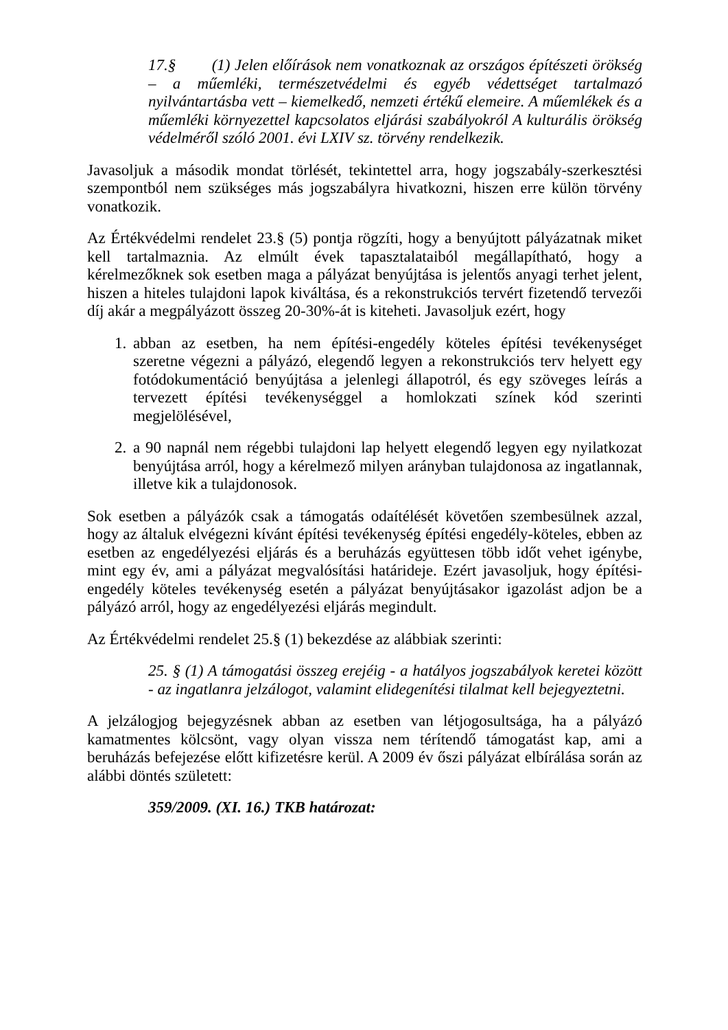17.§ (1) Jelen előírások nem vonatkoznak az országos építészeti örökség – a műemléki, természetvédelmi és egyéb védettséget tartalmazó nyilvántartásba vett – kiemelkedő, nemzeti értékű elemeire. A műemlékek és a műemléki környezettel kapcsolatos eljárási szabályokról A kulturális örökség védelméről szóló 2001. évi LXIV sz. törvény rendelkezik.
Javasoljuk a második mondat törlését, tekintettel arra, hogy jogszabály-szerkesztési szempontból nem szükséges más jogszabályra hivatkozni, hiszen erre külön törvény vonatkozik.
Az Értékvédelmi rendelet 23.§ (5) pontja rögzíti, hogy a benyújtott pályázatnak miket kell tartalmaznia. Az elmúlt évek tapasztalataiból megállapítható, hogy a kérelmezőknek sok esetben maga a pályázat benyújtása is jelentős anyagi terhet jelent, hiszen a hiteles tulajdoni lapok kiváltása, és a rekonstrukciós tervért fizetendő tervezői díj akár a megpályázott összeg 20-30%-át is kiteheti. Javasoljuk ezért, hogy
1. abban az esetben, ha nem építési-engedély köteles építési tevékenységet szeretne végezni a pályázó, elegendő legyen a rekonstrukciós terv helyett egy fotódokumentáció benyújtása a jelenlegi állapotról, és egy szöveges leírás a tervezett építési tevékenységgel a homlokzati színek kód szerinti megjelölésével,
2. a 90 napnál nem régebbi tulajdoni lap helyett elegendő legyen egy nyilatkozat benyújtása arról, hogy a kérelmező milyen arányban tulajdonosa az ingatlannak, illetve kik a tulajdonosok.
Sok esetben a pályázók csak a támogatás odaítélését követően szembesülnek azzal, hogy az általuk elvégezni kívánt építési tevékenység építési engedély-köteles, ebben az esetben az engedélyezési eljárás és a beruházás együttesen több időt vehet igénybe, mint egy év, ami a pályázat megvalósítási határideje. Ezért javasoljuk, hogy építési-engedély köteles tevékenység esetén a pályázat benyújtásakor igazolást adjon be a pályázó arról, hogy az engedélyezési eljárás megindult.
Az Értékvédelmi rendelet 25.§ (1) bekezdése az alábbiak szerinti:
25. § (1) A támogatási összeg erejéig - a hatályos jogszabályok keretei között - az ingatlanra jelzálogot, valamint elidegenítési tilalmat kell bejegyeztetni.
A jelzálogjog bejegyzésnek abban az esetben van létjogosultsága, ha a pályázó kamatmentes kölcsönt, vagy olyan vissza nem térítendő támogatást kap, ami a beruházás befejezése előtt kifizetésre kerül. A 2009 év őszi pályázat elbírálása során az alábbi döntés született:
359/2009. (XI. 16.) TKB határozat: